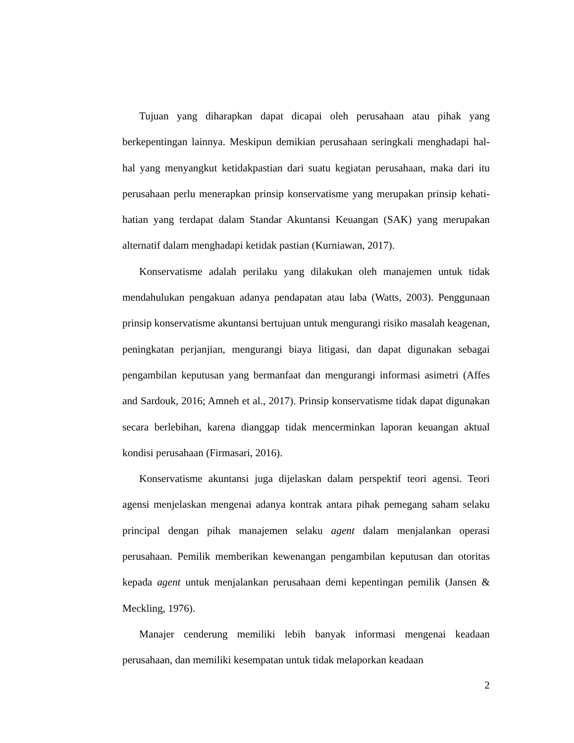Tujuan yang diharapkan dapat dicapai oleh perusahaan atau pihak yang berkepentingan lainnya. Meskipun demikian perusahaan seringkali menghadapi hal-hal yang menyangkut ketidakpastian dari suatu kegiatan perusahaan, maka dari itu perusahaan perlu menerapkan prinsip konservatisme yang merupakan prinsip kehati-hatian yang terdapat dalam Standar Akuntansi Keuangan (SAK) yang merupakan alternatif dalam menghadapi ketidak pastian (Kurniawan, 2017).
Konservatisme adalah perilaku yang dilakukan oleh manajemen untuk tidak mendahulukan pengakuan adanya pendapatan atau laba (Watts, 2003). Penggunaan prinsip konservatisme akuntansi bertujuan untuk mengurangi risiko masalah keagenan, peningkatan perjanjian, mengurangi biaya litigasi, dan dapat digunakan sebagai pengambilan keputusan yang bermanfaat dan mengurangi informasi asimetri (Affes and Sardouk, 2016; Amneh et al., 2017). Prinsip konservatisme tidak dapat digunakan secara berlebihan, karena dianggap tidak mencerminkan laporan keuangan aktual kondisi perusahaan (Firmasari, 2016).
Konservatisme akuntansi juga dijelaskan dalam perspektif teori agensi. Teori agensi menjelaskan mengenai adanya kontrak antara pihak pemegang saham selaku principal dengan pihak manajemen selaku agent dalam menjalankan operasi perusahaan. Pemilik memberikan kewenangan pengambilan keputusan dan otoritas kepada agent untuk menjalankan perusahaan demi kepentingan pemilik (Jansen & Meckling, 1976).
Manajer cenderung memiliki lebih banyak informasi mengenai keadaan perusahaan, dan memiliki kesempatan untuk tidak melaporkan keadaan
2